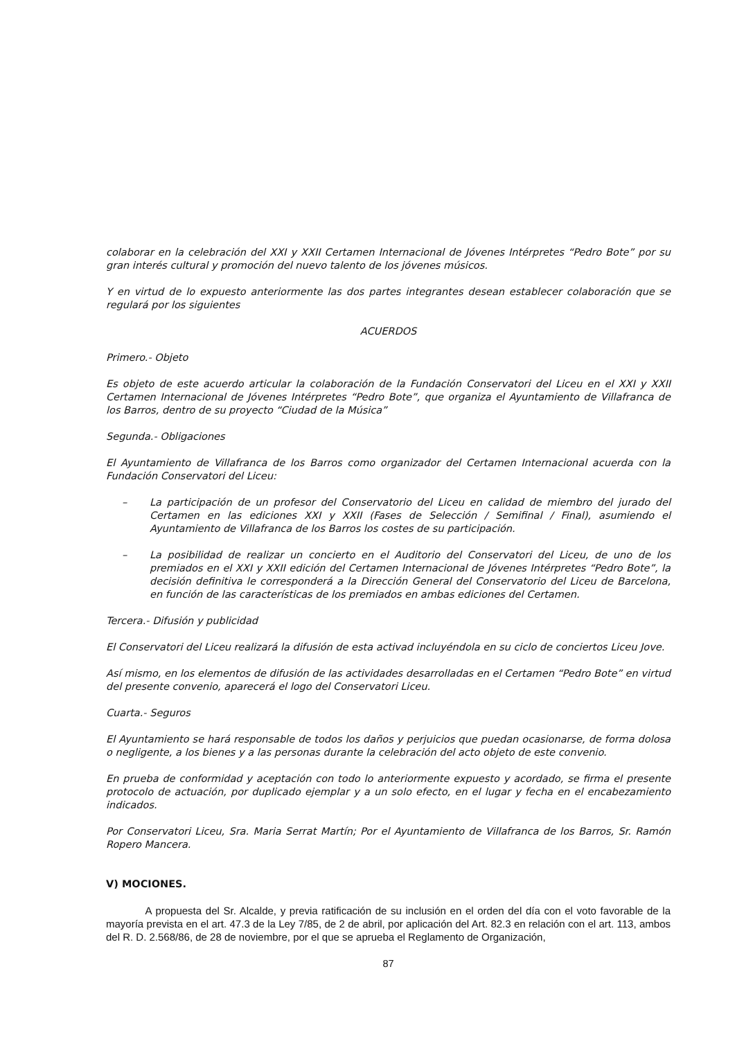colaborar en la celebración del XXI y XXII Certamen Internacional de Jóvenes Intérpretes “Pedro Bote” por su gran interés cultural y promoción del nuevo talento de los jóvenes músicos.
Y en virtud de lo expuesto anteriormente las dos partes integrantes desean establecer colaboración que se regulará por los siguientes
ACUERDOS
Primero.- Objeto
Es objeto de este acuerdo articular la colaboración de la Fundación Conservatori del Liceu en el XXI y XXII Certamen Internacional de Jóvenes Intérpretes “Pedro Bote”, que organiza el Ayuntamiento de Villafranca de los Barros, dentro de su proyecto “Ciudad de la Música”
Segunda.- Obligaciones
El Ayuntamiento de Villafranca de los Barros como organizador del Certamen Internacional acuerda con la Fundación Conservatori del Liceu:
– La participación de un profesor del Conservatorio del Liceu en calidad de miembro del jurado del Certamen en las ediciones XXI y XXII (Fases de Selección / Semifinal / Final), asumiendo el Ayuntamiento de Villafranca de los Barros los costes de su participación.
– La posibilidad de realizar un concierto en el Auditorio del Conservatori del Liceu, de uno de los premiados en el XXI y XXII edición del Certamen Internacional de Jóvenes Intérpretes “Pedro Bote”, la decisión definitiva le corresponderá a la Dirección General del Conservatorio del Liceu de Barcelona, en función de las características de los premiados en ambas ediciones del Certamen.
Tercera.- Difusión y publicidad
El Conservatori del Liceu realizará la difusión de esta activad incluyéndola en su ciclo de conciertos Liceu Jove.
Así mismo, en los elementos de difusión de las actividades desarrolladas en el Certamen “Pedro Bote” en virtud del presente convenio, aparecerá el logo del Conservatori Liceu.
Cuarta.- Seguros
El Ayuntamiento se hará responsable de todos los daños y perjuicios que puedan ocasionarse, de forma dolosa o negligente, a los bienes y a las personas durante la celebración del acto objeto de este convenio.
En prueba de conformidad y aceptación con todo lo anteriormente expuesto y acordado, se firma el presente protocolo de actuación, por duplicado ejemplar y a un solo efecto, en el lugar y fecha en el encabezamiento indicados.
Por Conservatori Liceu, Sra. Maria Serrat Martín; Por el Ayuntamiento de Villafranca de los Barros, Sr. Ramón Ropero Mancera.
V) MOCIONES.
A propuesta del Sr. Alcalde, y previa ratificación de su inclusión en el orden del día con el voto favorable de la mayoría prevista en el art. 47.3 de la Ley 7/85, de 2 de abril, por aplicación del Art. 82.3 en relación con el art. 113, ambos del R. D. 2.568/86, de 28 de noviembre, por el que se aprueba el Reglamento de Organización,
87